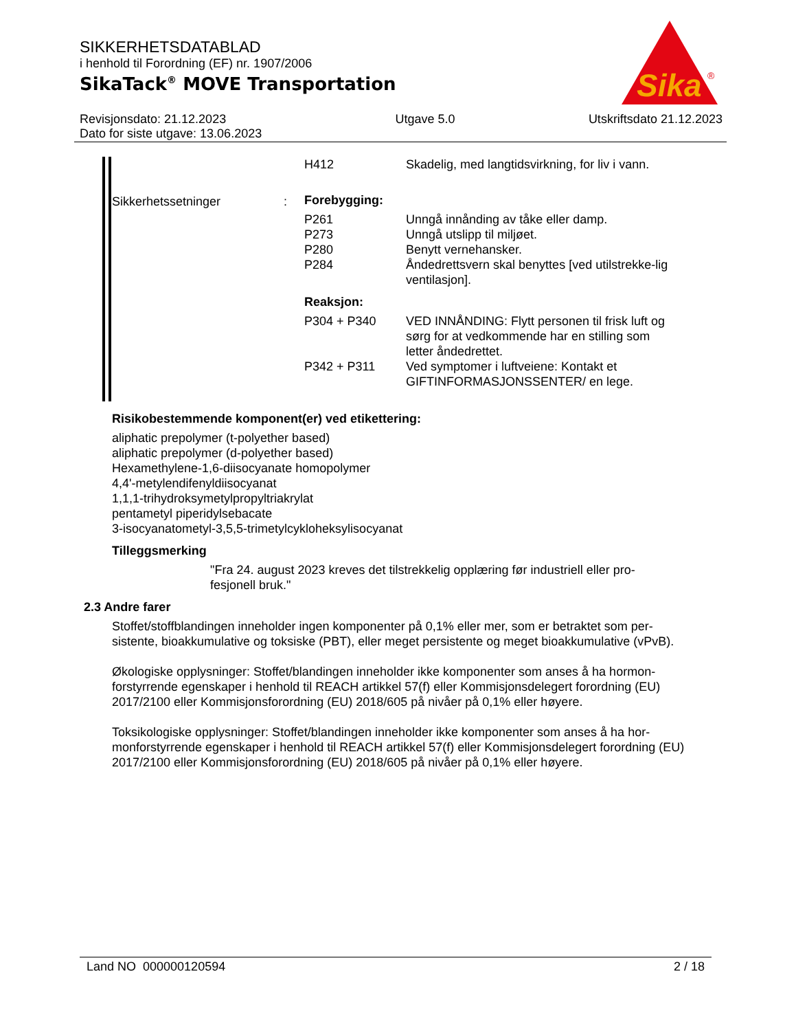SIKKERHETSDATABLAD
i henhold til Forordning (EF) nr. 1907/2006
SikaTack<sup>®</sup> MOVE Transportation
Sika
®
Revisjonsdato: 21.12.2023
Dato for siste utgave: 13.06.2023
Utgave 5.0 Utskriftsdato 21.12.2023
| | | H412 | Skadelig, med langtidsvirkning, for liv i vann. |
| Sikkerhetssetninger | : | Forebygging: | |
| | | P261 | Unngå innånding av tåke eller damp. |
| | | P273 | Unngå utslipp til miljøet. |
| | | P280 | Benytt vernehansker. |
| | | P284 | Åndedrettsvern skal benyttes [ved utilstrekke-lig ventilasjon]. |
| | | Reaksjon: | |
| | | P304 + P340 | VED INNÅNDING: Flytt personen til frisk luft og sørg for at vedkommende har en stilling som letter åndedrettet. |
| | | P342 + P311 | Ved symptomer i luftveiene: Kontakt et GIFTINFORMASJONSSENTER/ en lege. |
Risikobestemmende komponent(er) ved etikettering:
aliphatic prepolymer (t-polyether based)
aliphatic prepolymer (d-polyether based)
Hexamethylene-1,6-diisocyanate homopolymer
4,4'-metylendifenyldiisocyanat
1,1,1-trihydroksymetylpropyltriakrylat
pentametyl piperidylsebacate
3-isocyanatometyl-3,5,5-trimetylcykloheksylisocyanat
Tilleggsmerking
"Fra 24. august 2023 kreves det tilstrekkelig opplæring før industriell eller pro-fesjonell bruk."
2.3 Andre farer
Stoffet/stoffblandingen inneholder ingen komponenter på 0,1% eller mer, som er betraktet som per-sistente, bioakkumulative og toksiske (PBT), eller meget persistente og meget bioakkumulative (vPvB).
Økologiske opplysninger: Stoffet/blandingen inneholder ikke komponenter som anses å ha hormon-forstyrrende egenskaper i henhold til REACH artikkel 57(f) eller Kommisjonsdelegert forordning (EU) 2017/2100 eller Kommisjonsforordning (EU) 2018/605 på nivåer på 0,1% eller høyere.
Toksikologiske opplysninger: Stoffet/blandingen inneholder ikke komponenter som anses å ha hor-monforstyrrende egenskaper i henhold til REACH artikkel 57(f) eller Kommisjonsdelegert forordning (EU) 2017/2100 eller Kommisjonsforordning (EU) 2018/605 på nivåer på 0,1% eller høyere.
Land NO 000000120594 2 / 18